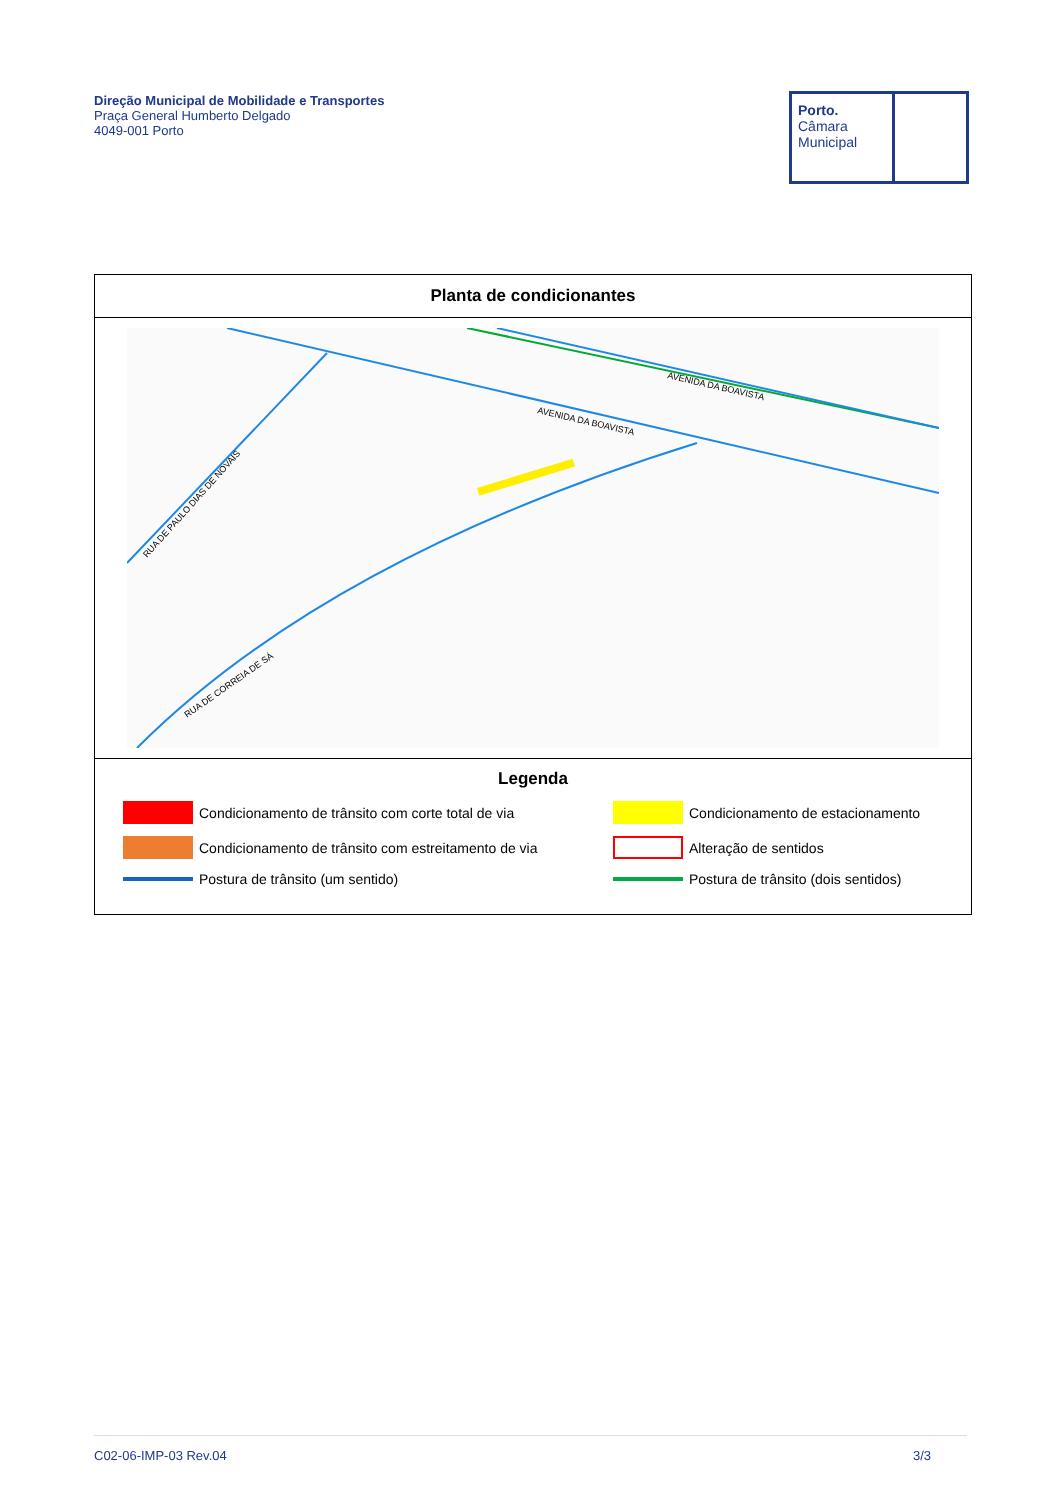Direção Municipal de Mobilidade e Transportes
Praça General Humberto Delgado
4049-001 Porto
Porto.
Câmara
Municipal
Planta de condicionantes
AVENIDA DA BOAVISTA
AVENIDA DA BOAVISTA
RUA DE PAULO DIAS DE NOVAIS
RUA DE CORREIA DE SÁ
Legenda
Condicionamento de trânsito com corte total de via
Condicionamento de estacionamento
Condicionamento de trânsito com estreitamento de via
Alteração de sentidos
Postura de trânsito (um sentido)
Postura de trânsito (dois sentidos)
C02-06-IMP-03 Rev.04 3/3